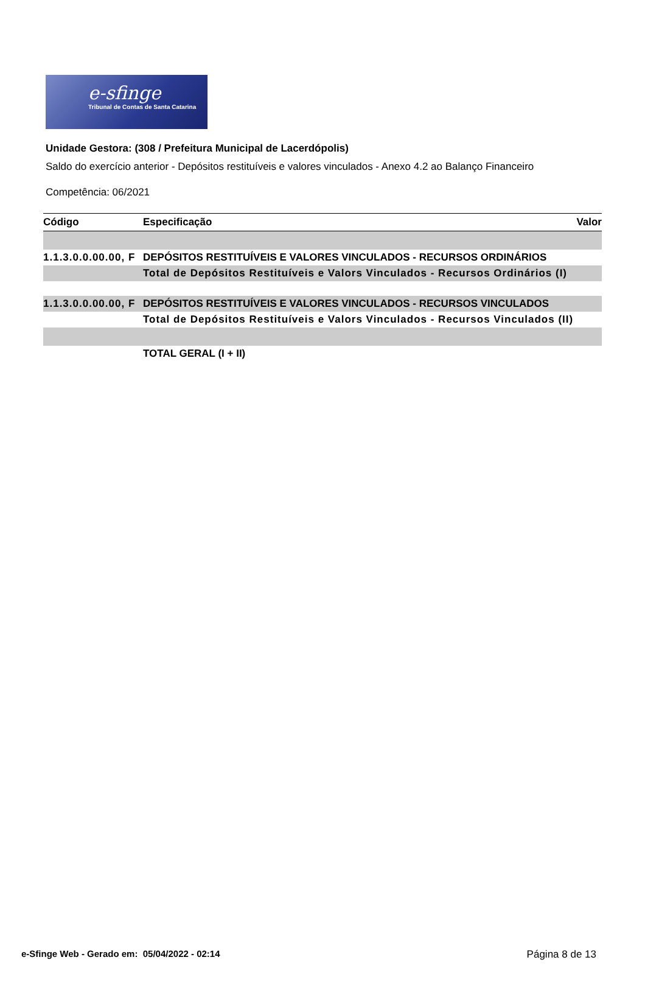e-sfinge
Tribunal de Contas de Santa Catarina
Unidade Gestora: (308 / Prefeitura Municipal de Lacerdópolis)
Saldo do exercício anterior - Depósitos restituíveis e valores vinculados - Anexo 4.2 ao Balanço Financeiro
Competência: 06/2021
| Código | Especificação | Valor |
| --- | --- | --- |
| 1.1.3.0.0.00.00, F | DEPÓSITOS RESTITUÍVEIS E VALORES VINCULADOS - RECURSOS ORDINÁRIOS | |
| | Total de Depósitos Restituíveis e Valors Vinculados - Recursos Ordinários (I) | |
| 1.1.3.0.0.00.00, F | DEPÓSITOS RESTITUÍVEIS E VALORES VINCULADOS - RECURSOS VINCULADOS | |
| | Total de Depósitos Restituíveis e Valors Vinculados - Recursos Vinculados (II) | |
| | TOTAL GERAL (I + II) | |
e-Sfinge Web - Gerado em: 05/04/2022 - 02:14 Página 8 de 13